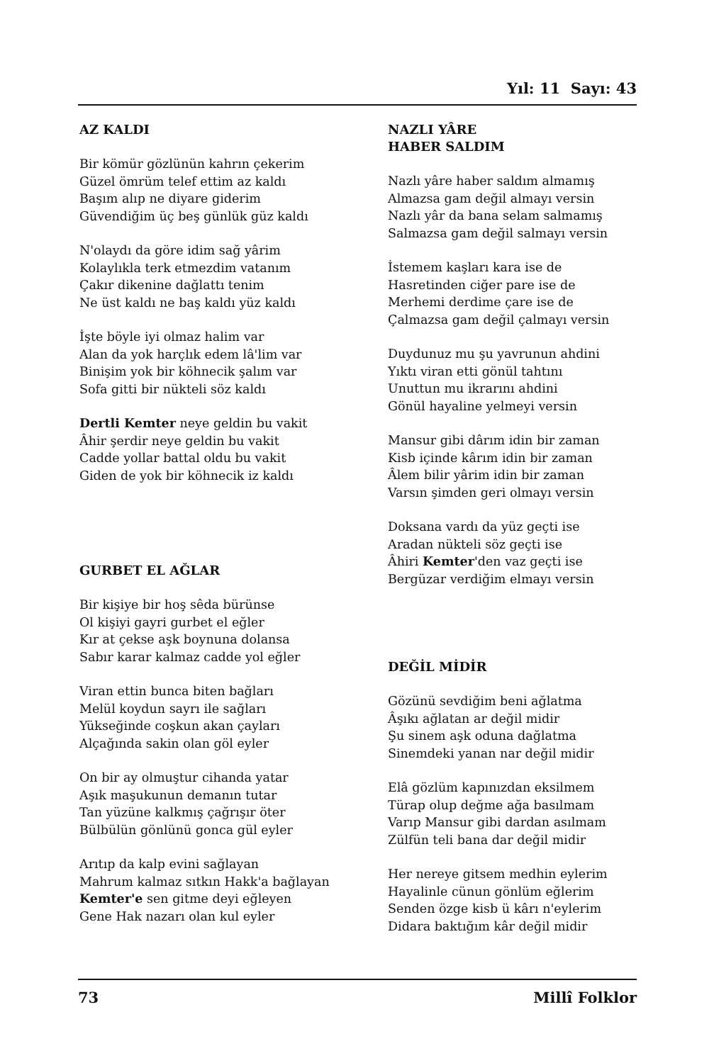Yıl: 11 Sayı: 43
AZ KALDI
Bir kömür gözlünün kahrın çekerim
Güzel ömrüm telef ettim az kaldı
Başım alıp ne diyare giderim
Güvendiğim üç beş günlük güz kaldı
N'olaydı da göre idim sağ yârim
Kolaylıkla terk etmezdim vatanım
Çakır dikenine dağlattı tenim
Ne üst kaldı ne baş kaldı yüz kaldı
İşte böyle iyi olmaz halim var
Alan da yok harçlık edem lâ'lim var
Binişim yok bir köhnecik şalım var
Sofa gitti bir nükteli söz kaldı
Dertli Kemter neye geldin bu vakit
Âhir şerdir neye geldin bu vakit
Cadde yollar battal oldu bu vakit
Giden de yok bir köhnecik iz kaldı
GURBET EL AĞLAR
Bir kişiye bir hoş sêda bürünse
Ol kişiyi gayri gurbet el eğler
Kır at çekse aşk boynuna dolansa
Sabır karar kalmaz cadde yol eğler
Viran ettin bunca biten bağları
Melül koydun sayrı ile sağları
Yükseğinde coşkun akan çayları
Alçağında sakin olan göl eyler
On bir ay olmuştur cihanda yatar
Aşık maşukunun demanın tutar
Tan yüzüne kalkmış çağrışır öter
Bülbülün gönlünü gonca gül eyler
Arıtıp da kalp evini sağlayan
Mahrum kalmaz sıtkın Hakk'a bağlayan
Kemter'e sen gitme deyi eğleyen
Gene Hak nazarı olan kul eyler
NAZLI YÂRE
HABER SALDIM
Nazlı yâre haber saldım almamış
Almazsa gam değil almayı versin
Nazlı yâr da bana selam salmamış
Salmazsa gam değil salmayı versin
İstemem kaşları kara ise de
Hasretinden ciğer pare ise de
Merhemi derdime çare ise de
Çalmazsa gam değil çalmayı versin
Duydunuz mu şu yavrunun ahdini
Yıktı viran etti gönül tahtını
Unuttun mu ikrarını ahdini
Gönül hayaline yelmeyi versin
Mansur gibi dârım idin bir zaman
Kisb içinde kârım idin bir zaman
Âlem bilir yârim idin bir zaman
Varsın şimden geri olmayı versin
Doksana vardı da yüz geçti ise
Aradan nükteli söz geçti ise
Âhiri Kemter'den vaz geçti ise
Bergüzar verdiğim elmayı versin
DEĞİL MİDİR
Gözünü sevdiğim beni ağlatma
Âşıkı ağlatan ar değil midir
Şu sinem aşk oduna dağlatma
Sinemdeki yanan nar değil midir
Elâ gözlüm kapınızdan eksilmem
Türap olup değme ağa basılmam
Varıp Mansur gibi dardan asılmam
Zülfün teli bana dar değil midir
Her nereye gitsem medhin eylerim
Hayalinle cünun gönlüm eğlerim
Senden özge kisb ü kârı n'eylerim
Didara baktığım kâr değil midir
73 Millî Folklor